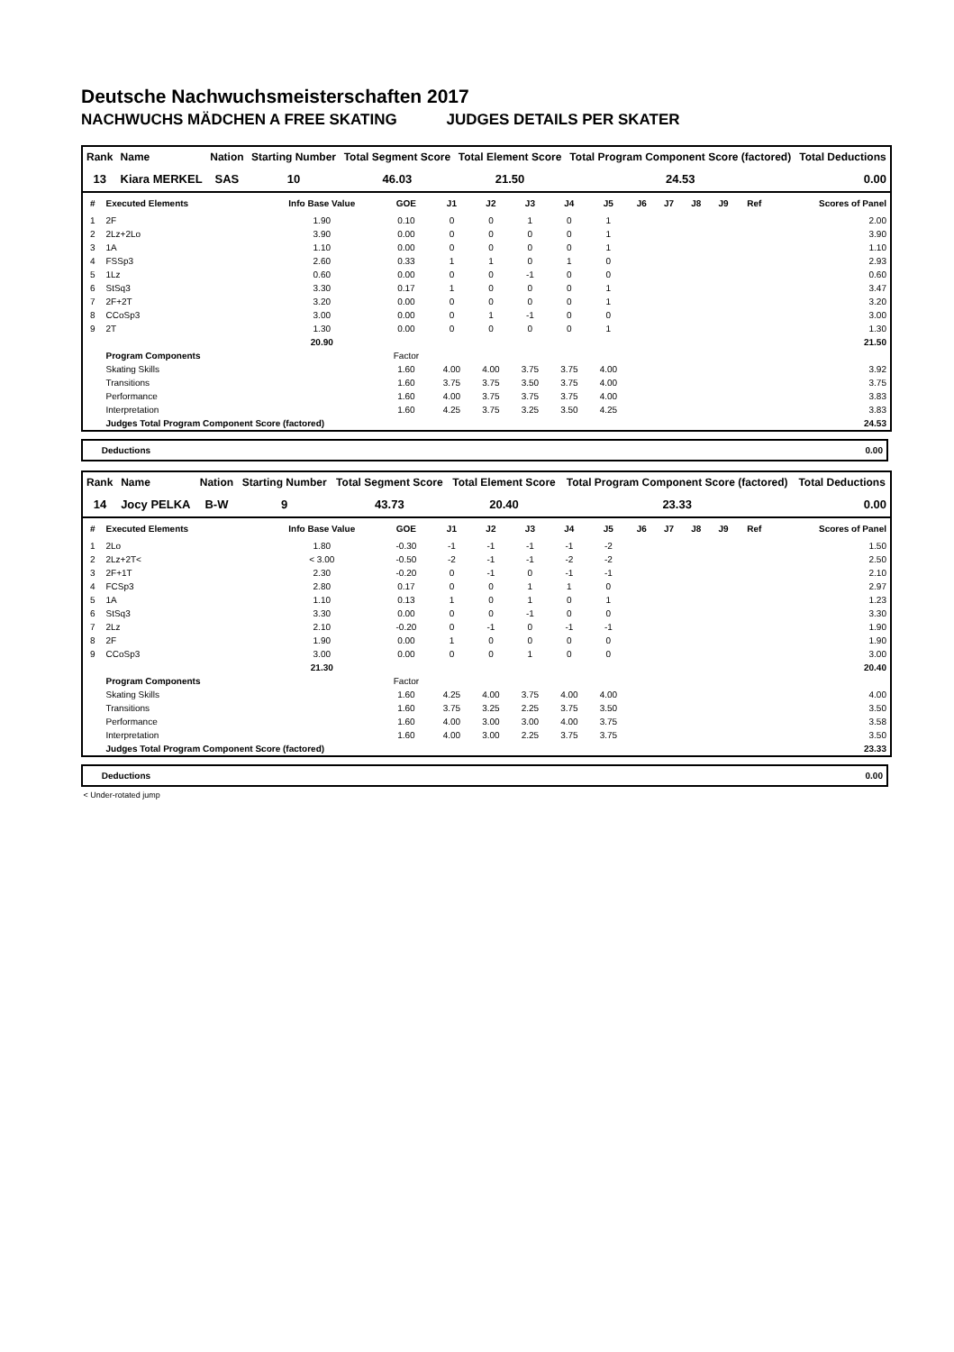Deutsche Nachwuchsmeisterschaften 2017
NACHWUCHS MÄDCHEN A FREE SKATING JUDGES DETAILS PER SKATER
| Rank | Name | Nation | Starting Number | Total Segment Score | Total Element Score | Total Program Component Score (factored) | Total Deductions |
| --- | --- | --- | --- | --- | --- | --- | --- |
| 13 | Kiara MERKEL | SAS | 10 | 46.03 | 21.50 | 24.53 | 0.00 |
| # | Executed Elements | Info Base Value | GOE | J1 | J2 | J3 | J4 | J5 | J6 | J7 | J8 | J9 | Ref | Scores of Panel |
| --- | --- | --- | --- | --- | --- | --- | --- | --- | --- | --- | --- | --- | --- | --- |
| 1 | 2F | 1.90 | 0.10 | 0 | 0 | 1 | 0 | 1 | | | | | | 2.00 |
| 2 | 2Lz+2Lo | 3.90 | 0.00 | 0 | 0 | 0 | 0 | 1 | | | | | | 3.90 |
| 3 | 1A | 1.10 | 0.00 | 0 | 0 | 0 | 0 | 1 | | | | | | 1.10 |
| 4 | FSSp3 | 2.60 | 0.33 | 1 | 1 | 0 | 1 | 0 | | | | | | 2.93 |
| 5 | 1Lz | 0.60 | 0.00 | 0 | 0 | -1 | 0 | 0 | | | | | | 0.60 |
| 6 | StSq3 | 3.30 | 0.17 | 1 | 0 | 0 | 0 | 1 | | | | | | 3.47 |
| 7 | 2F+2T | 3.20 | 0.00 | 0 | 0 | 0 | 0 | 1 | | | | | | 3.20 |
| 8 | CCoSp3 | 3.00 | 0.00 | 0 | 1 | -1 | 0 | 0 | | | | | | 3.00 |
| 9 | 2T | 1.30 | 0.00 | 0 | 0 | 0 | 0 | 1 | | | | | | 1.30 |
| | | 20.90 | | | | | | | | | | | | 21.50 |
| | Program Components | | Factor | | | | | | | | | | | |
| | Skating Skills | | 1.60 | 4.00 | 4.00 | 3.75 | 3.75 | 4.00 | | | | | | 3.92 |
| | Transitions | | 1.60 | 3.75 | 3.75 | 3.50 | 3.75 | 4.00 | | | | | | 3.75 |
| | Performance | | 1.60 | 4.00 | 3.75 | 3.75 | 3.75 | 4.00 | | | | | | 3.83 |
| | Interpretation | | 1.60 | 4.25 | 3.75 | 3.25 | 3.50 | 4.25 | | | | | | 3.83 |
| | Judges Total Program Component Score (factored) | | | | | | | | | | | | | 24.53 |
Deductions 0.00
| Rank | Name | Nation | Starting Number | Total Segment Score | Total Element Score | Total Program Component Score (factored) | Total Deductions |
| --- | --- | --- | --- | --- | --- | --- | --- |
| 14 | Jocy PELKA | B-W | 9 | 43.73 | 20.40 | 23.33 | 0.00 |
| # | Executed Elements | Info Base Value | GOE | J1 | J2 | J3 | J4 | J5 | J6 | J7 | J8 | J9 | Ref | Scores of Panel |
| --- | --- | --- | --- | --- | --- | --- | --- | --- | --- | --- | --- | --- | --- | --- |
| 1 | 2Lo | 1.80 | -0.30 | -1 | -1 | -1 | -1 | -2 | | | | | | 1.50 |
| 2 | 2Lz+2T< | < 3.00 | -0.50 | -2 | -1 | -1 | -2 | -2 | | | | | | 2.50 |
| 3 | 2F+1T | 2.30 | -0.20 | 0 | -1 | 0 | -1 | -1 | | | | | | 2.10 |
| 4 | FCSp3 | 2.80 | 0.17 | 0 | 0 | 1 | 1 | 0 | | | | | | 2.97 |
| 5 | 1A | 1.10 | 0.13 | 1 | 0 | 1 | 0 | 1 | | | | | | 1.23 |
| 6 | StSq3 | 3.30 | 0.00 | 0 | 0 | -1 | 0 | 0 | | | | | | 3.30 |
| 7 | 2Lz | 2.10 | -0.20 | 0 | -1 | 0 | -1 | -1 | | | | | | 1.90 |
| 8 | 2F | 1.90 | 0.00 | 1 | 0 | 0 | 0 | 0 | | | | | | 1.90 |
| 9 | CCoSp3 | 3.00 | 0.00 | 0 | 0 | 1 | 0 | 0 | | | | | | 3.00 |
| | | 21.30 | | | | | | | | | | | | 20.40 |
| | Program Components | | Factor | | | | | | | | | | | |
| | Skating Skills | | 1.60 | 4.25 | 4.00 | 3.75 | 4.00 | 4.00 | | | | | | 4.00 |
| | Transitions | | 1.60 | 3.75 | 3.25 | 2.25 | 3.75 | 3.50 | | | | | | 3.50 |
| | Performance | | 1.60 | 4.00 | 3.00 | 3.00 | 4.00 | 3.75 | | | | | | 3.58 |
| | Interpretation | | 1.60 | 4.00 | 3.00 | 2.25 | 3.75 | 3.75 | | | | | | 3.50 |
| | Judges Total Program Component Score (factored) | | | | | | | | | | | | | 23.33 |
Deductions 0.00
< Under-rotated jump